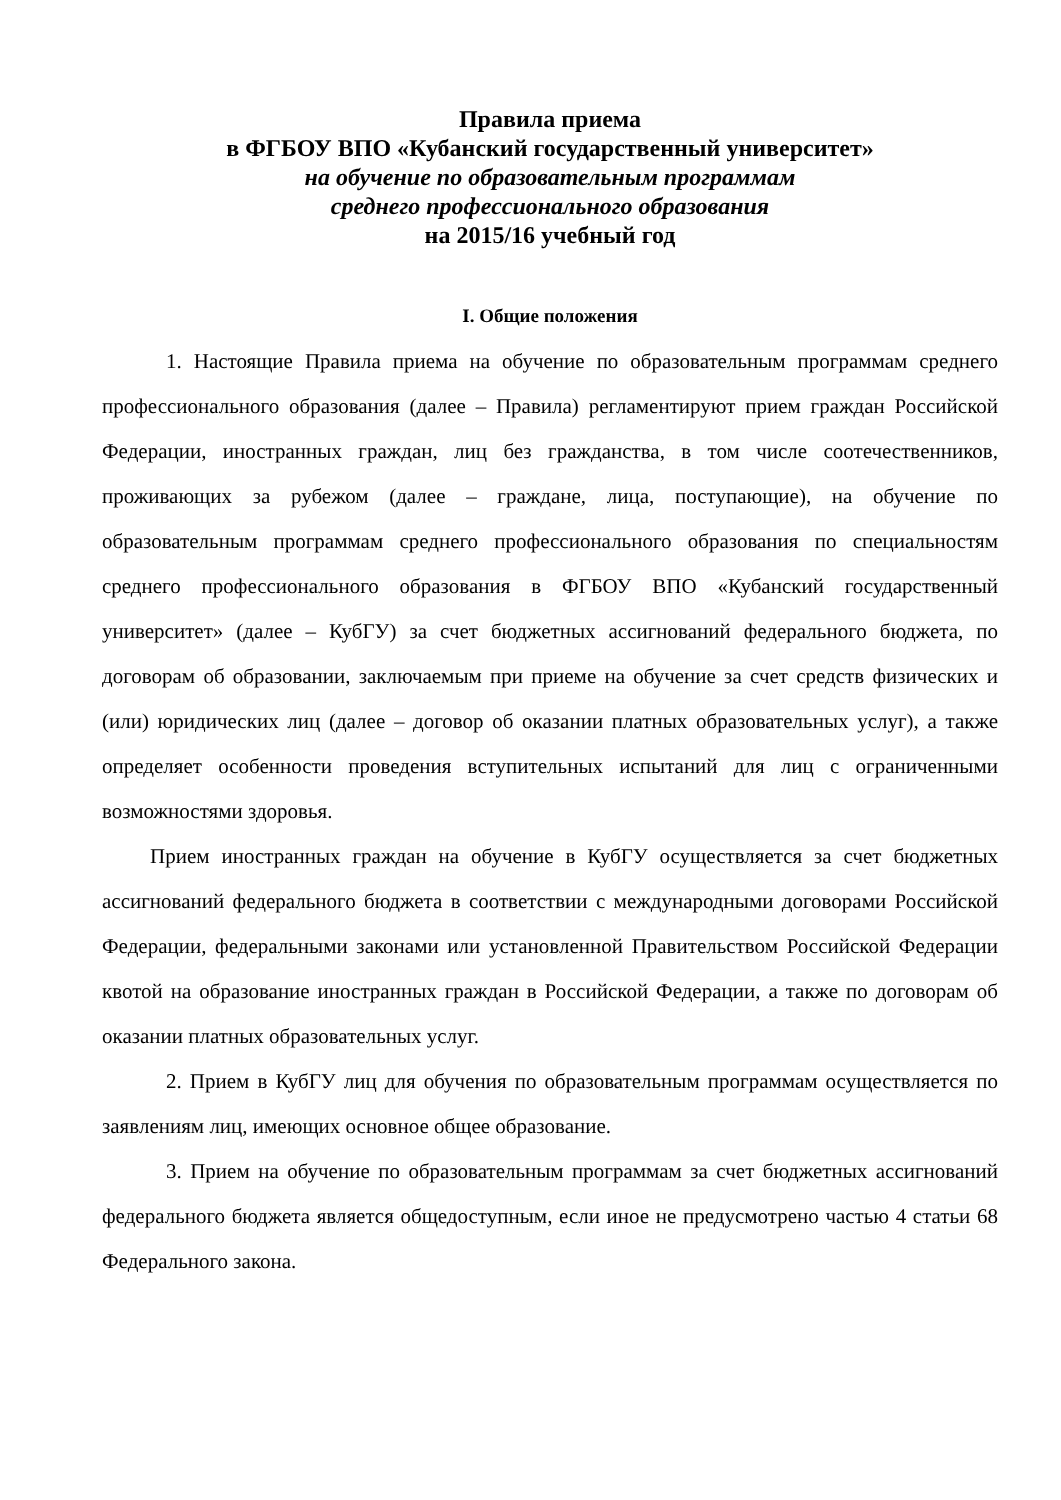Правила приема
в ФГБОУ ВПО «Кубанский государственный университет»
на обучение по образовательным программам
среднего профессионального образования
на 2015/16 учебный год
I. Общие положения
1. Настоящие Правила приема на обучение по образовательным программам среднего профессионального образования (далее – Правила) регламентируют прием граждан Российской Федерации, иностранных граждан, лиц без гражданства, в том числе соотечественников, проживающих за рубежом (далее – граждане, лица, поступающие), на обучение по образовательным программам среднего профессионального образования по специальностям среднего профессионального образования в ФГБОУ ВПО «Кубанский государственный университет» (далее – КубГУ) за счет бюджетных ассигнований федерального бюджета, по договорам об образовании, заключаемым при приеме на обучение за счет средств физических и (или) юридических лиц (далее – договор об оказании платных образовательных услуг), а также определяет особенности проведения вступительных испытаний для лиц с ограниченными возможностями здоровья.
Прием иностранных граждан на обучение в КубГУ осуществляется за счет бюджетных ассигнований федерального бюджета в соответствии с международными договорами Российской Федерации, федеральными законами или установленной Правительством Российской Федерации квотой на образование иностранных граждан в Российской Федерации, а также по договорам об оказании платных образовательных услуг.
2. Прием в КубГУ лиц для обучения по образовательным программам осуществляется по заявлениям лиц, имеющих основное общее образование.
3. Прием на обучение по образовательным программам за счет бюджетных ассигнований федерального бюджета является общедоступным, если иное не предусмотрено частью 4 статьи 68 Федерального закона.